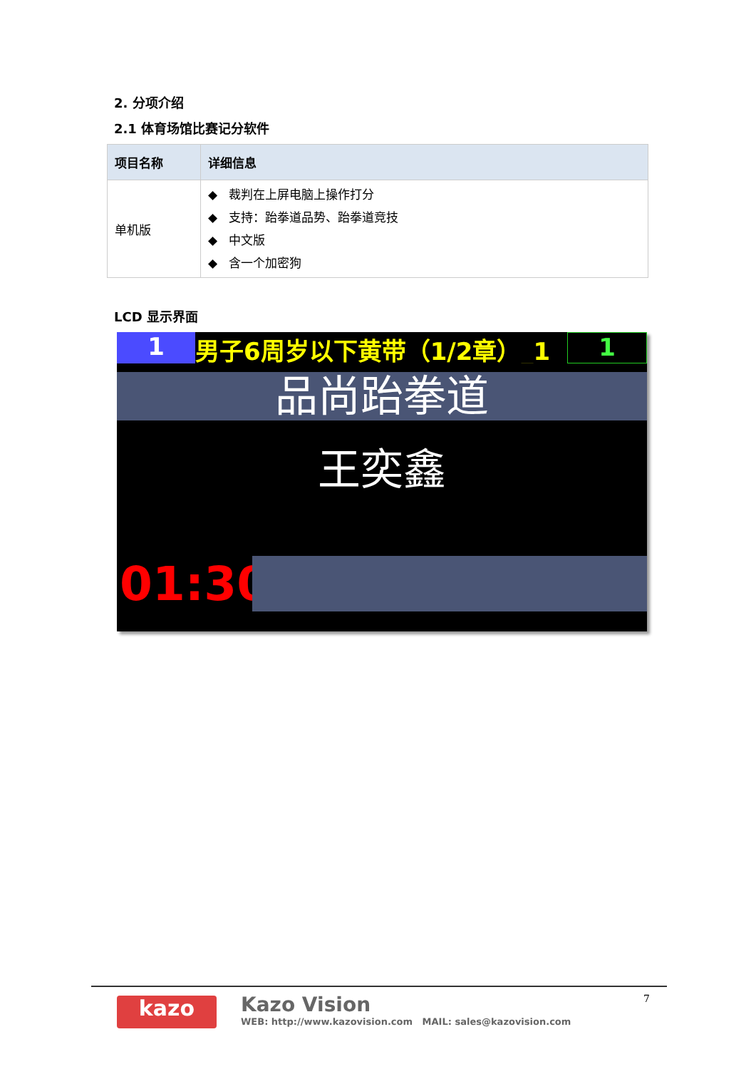2. 分项介绍
2.1 体育场馆比赛记分软件
| 项目名称 | 详细信息 |
| --- | --- |
| 单机版 | ◆ 裁判在上屏电脑上操作打分 ◆ 支持：跆拳道品势、跆拳道竞技 ◆ 中文版 ◆ 含一个加密狗 |
LCD 显示界面
1 男子6周岁以下黄带（1/2章）_1 1
品尚跆拳道
王奕鑫
01:30
kazo
Kazo Vision
WEB: http://www.kazovision.com MAIL: sales@kazovision.com
7